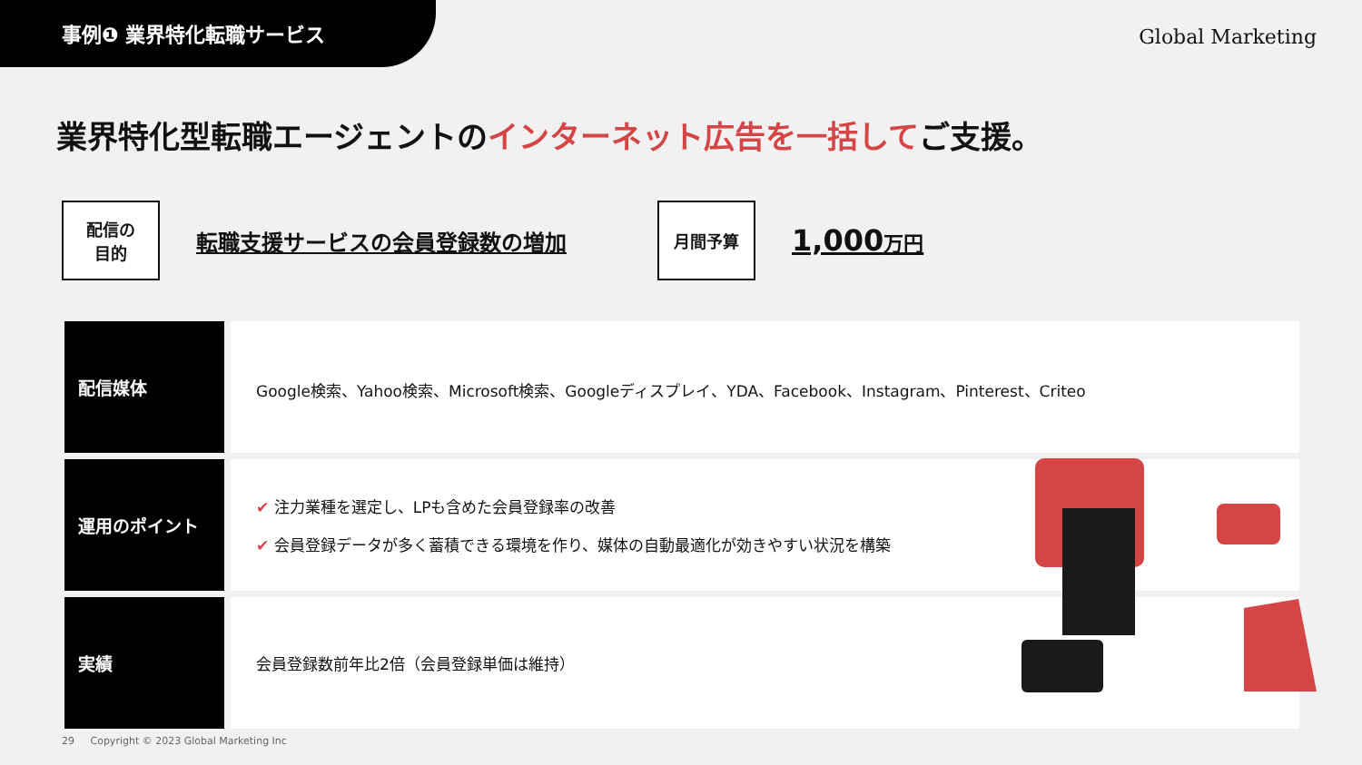事例❶ 業界特化転職サービス
Global Marketing
業界特化型転職エージェントのインターネット広告を一括してご支援。
配信の
目的
転職支援サービスの会員登録数の増加
月間予算
1,000万円
| 配信媒体 | Google検索、Yahoo検索、Microsoft検索、Googleディスプレイ、YDA、Facebook、Instagram、Pinterest、Criteo |
| 運用のポイント | ✔ 注力業種を選定し、LPも含めた会員登録率の改善 ✔ 会員登録データが多く蓄積できる環境を作り、媒体の自動最適化が効きやすい状況を構築 |
| 実績 | 会員登録数前年比2倍（会員登録単価は維持） |
29 Copyright © 2023 Global Marketing Inc